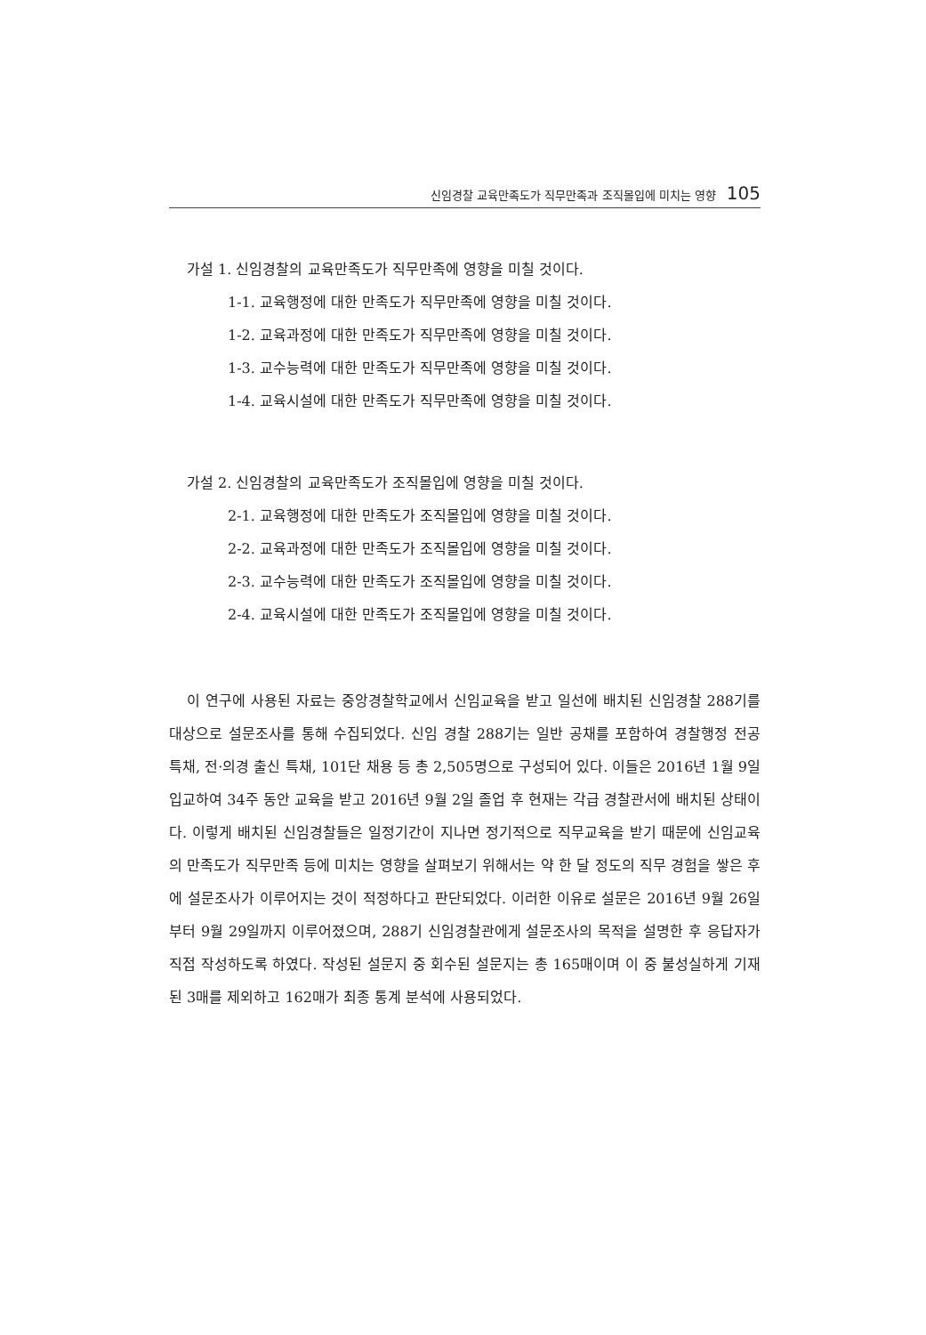신임경찰 교육만족도가 직무만족과 조직몰입에 미치는 영향 105
가설 1. 신임경찰의 교육만족도가 직무만족에 영향을 미칠 것이다.
1-1. 교육행정에 대한 만족도가 직무만족에 영향을 미칠 것이다.
1-2. 교육과정에 대한 만족도가 직무만족에 영향을 미칠 것이다.
1-3. 교수능력에 대한 만족도가 직무만족에 영향을 미칠 것이다.
1-4. 교육시설에 대한 만족도가 직무만족에 영향을 미칠 것이다.
가설 2. 신임경찰의 교육만족도가 조직몰입에 영향을 미칠 것이다.
2-1. 교육행정에 대한 만족도가 조직몰입에 영향을 미칠 것이다.
2-2. 교육과정에 대한 만족도가 조직몰입에 영향을 미칠 것이다.
2-3. 교수능력에 대한 만족도가 조직몰입에 영향을 미칠 것이다.
2-4. 교육시설에 대한 만족도가 조직몰입에 영향을 미칠 것이다.
이 연구에 사용된 자료는 중앙경찰학교에서 신임교육을 받고 일선에 배치된 신임경찰 288기를 대상으로 설문조사를 통해 수집되었다. 신임 경찰 288기는 일반 공채를 포함하여 경찰행정 전공 특채, 전·의경 출신 특채, 101단 채용 등 총 2,505명으로 구성되어 있다. 이들은 2016년 1월 9일 입교하여 34주 동안 교육을 받고 2016년 9월 2일 졸업 후 현재는 각급 경찰관서에 배치된 상태이다. 이렇게 배치된 신임경찰들은 일정기간이 지나면 정기적으로 직무교육을 받기 때문에 신임교육의 만족도가 직무만족 등에 미치는 영향을 살펴보기 위해서는 약 한 달 정도의 직무 경험을 쌓은 후에 설문조사가 이루어지는 것이 적정하다고 판단되었다. 이러한 이유로 설문은 2016년 9월 26일부터 9월 29일까지 이루어졌으며, 288기 신임경찰관에게 설문조사의 목적을 설명한 후 응답자가 직접 작성하도록 하였다. 작성된 설문지 중 회수된 설문지는 총 165매이며 이 중 불성실하게 기재된 3매를 제외하고 162매가 최종 통계 분석에 사용되었다.